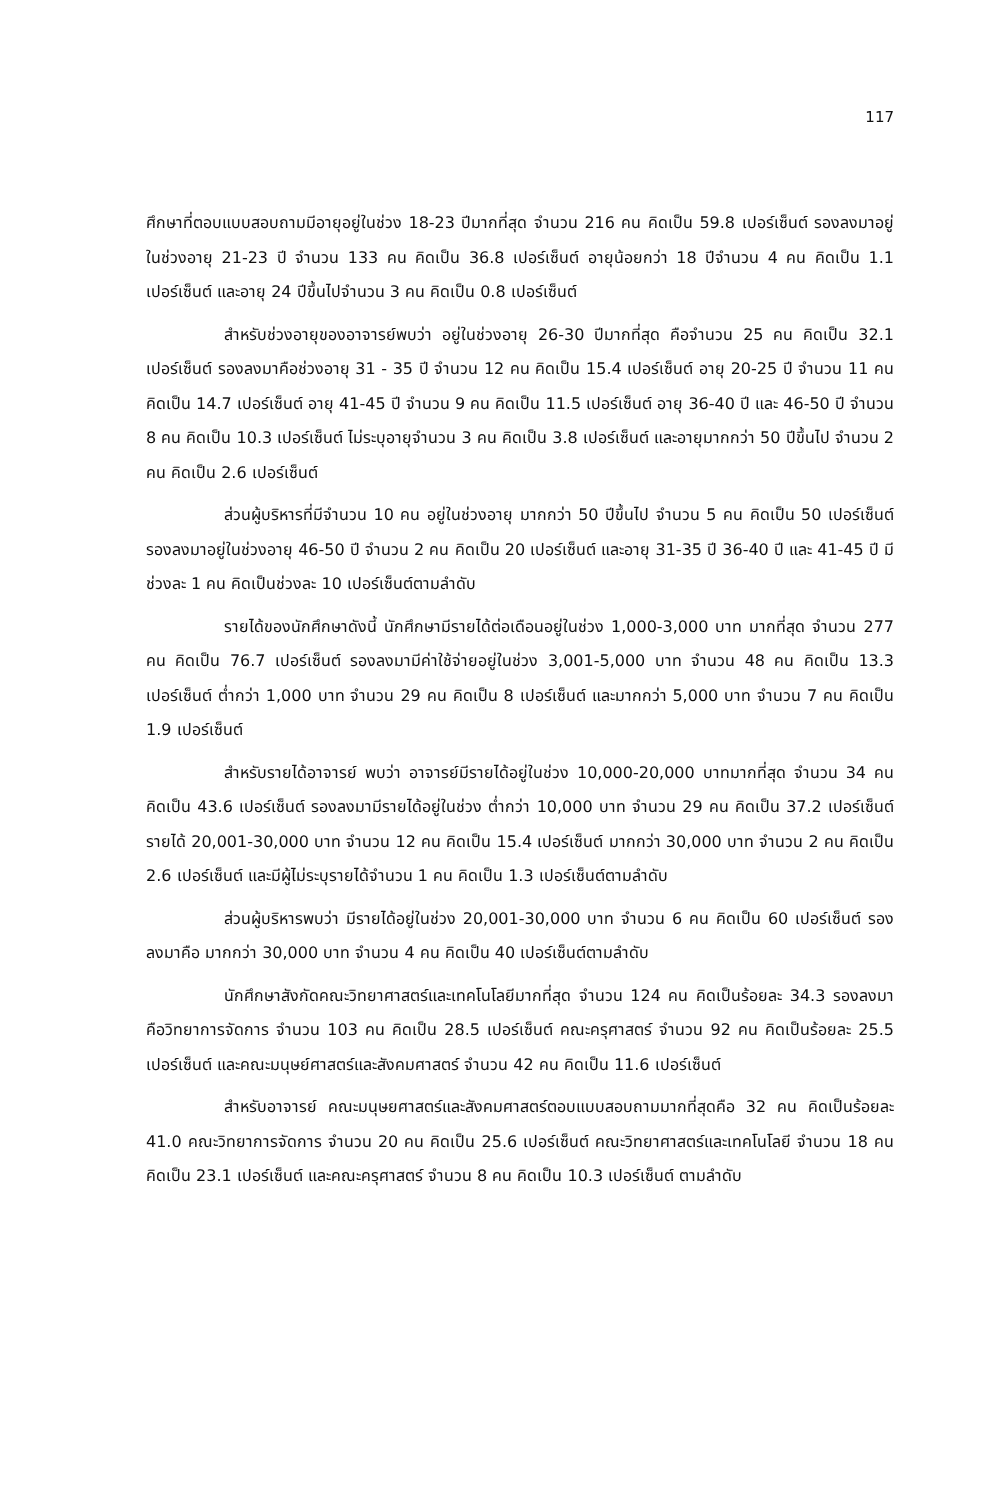117
ศึกษาที่ตอบแบบสอบถามมีอายุอยู่ในช่วง 18-23 ปีมากที่สุด จำนวน 216 คน คิดเป็น 59.8 เปอร์เซ็นต์ รองลงมาอยู่ในช่วงอายุ 21-23 ปี จำนวน 133 คน คิดเป็น 36.8 เปอร์เซ็นต์ อายุน้อยกว่า 18 ปีจำนวน 4 คน คิดเป็น 1.1 เปอร์เซ็นต์ และอายุ 24 ปีขึ้นไปจำนวน 3 คน คิดเป็น 0.8 เปอร์เซ็นต์
สำหรับช่วงอายุของอาจารย์พบว่า อยู่ในช่วงอายุ 26-30 ปีมากที่สุด คือจำนวน 25 คน คิดเป็น 32.1 เปอร์เซ็นต์ รองลงมาคือช่วงอายุ 31 - 35 ปี จำนวน 12 คน คิดเป็น 15.4 เปอร์เซ็นต์ อายุ 20-25 ปี จำนวน 11 คน คิดเป็น 14.7 เปอร์เซ็นต์ อายุ 41-45 ปี จำนวน 9 คน คิดเป็น 11.5 เปอร์เซ็นต์ อายุ 36-40 ปี และ 46-50 ปี จำนวน 8 คน คิดเป็น 10.3 เปอร์เซ็นต์ ไม่ระบุอายุจำนวน 3 คน คิดเป็น 3.8 เปอร์เซ็นต์ และอายุมากกว่า 50 ปีขึ้นไป จำนวน 2 คน คิดเป็น 2.6 เปอร์เซ็นต์
ส่วนผู้บริหารที่มีจำนวน 10 คน อยู่ในช่วงอายุ มากกว่า 50 ปีขึ้นไป จำนวน 5 คน คิดเป็น 50 เปอร์เซ็นต์ รองลงมาอยู่ในช่วงอายุ 46-50 ปี จำนวน 2 คน คิดเป็น 20 เปอร์เซ็นต์ และอายุ 31-35 ปี 36-40 ปี และ 41-45 ปี มีช่วงละ 1 คน คิดเป็นช่วงละ 10 เปอร์เซ็นต์ตามลำดับ
รายได้ของนักศึกษาดังนี้ นักศึกษามีรายได้ต่อเดือนอยู่ในช่วง 1,000-3,000 บาท มากที่สุด จำนวน 277 คน คิดเป็น 76.7 เปอร์เซ็นต์ รองลงมามีค่าใช้จ่ายอยู่ในช่วง 3,001-5,000 บาท จำนวน 48 คน คิดเป็น 13.3 เปอร์เซ็นต์ ต่ำกว่า 1,000 บาท จำนวน 29 คน คิดเป็น 8 เปอร์เซ็นต์ และมากกว่า 5,000 บาท จำนวน 7 คน คิดเป็น 1.9 เปอร์เซ็นต์
สำหรับรายได้อาจารย์ พบว่า อาจารย์มีรายได้อยู่ในช่วง 10,000-20,000 บาทมากที่สุด จำนวน 34 คน คิดเป็น 43.6 เปอร์เซ็นต์ รองลงมามีรายได้อยู่ในช่วง ต่ำกว่า 10,000 บาท จำนวน 29 คน คิดเป็น 37.2 เปอร์เซ็นต์ รายได้ 20,001-30,000 บาท จำนวน 12 คน คิดเป็น 15.4 เปอร์เซ็นต์ มากกว่า 30,000 บาท จำนวน 2 คน คิดเป็น 2.6 เปอร์เซ็นต์ และมีผู้ไม่ระบุรายได้จำนวน 1 คน คิดเป็น 1.3 เปอร์เซ็นต์ตามลำดับ
ส่วนผู้บริหารพบว่า มีรายได้อยู่ในช่วง 20,001-30,000 บาท จำนวน 6 คน คิดเป็น 60 เปอร์เซ็นต์ รองลงมาคือ มากกว่า 30,000 บาท จำนวน 4 คน คิดเป็น 40 เปอร์เซ็นต์ตามลำดับ
นักศึกษาสังกัดคณะวิทยาศาสตร์และเทคโนโลยีมากที่สุด จำนวน 124 คน คิดเป็นร้อยละ 34.3 รองลงมาคือวิทยาการจัดการ จำนวน 103 คน คิดเป็น 28.5 เปอร์เซ็นต์ คณะครุศาสตร์ จำนวน 92 คน คิดเป็นร้อยละ 25.5 เปอร์เซ็นต์ และคณะมนุษย์ศาสตร์และสังคมศาสตร์ จำนวน 42 คน คิดเป็น 11.6 เปอร์เซ็นต์
สำหรับอาจารย์ คณะมนุษยศาสตร์และสังคมศาสตร์ตอบแบบสอบถามมากที่สุดคือ 32 คน คิดเป็นร้อยละ 41.0 คณะวิทยาการจัดการ จำนวน 20 คน คิดเป็น 25.6 เปอร์เซ็นต์ คณะวิทยาศาสตร์และเทคโนโลยี จำนวน 18 คน คิดเป็น 23.1 เปอร์เซ็นต์ และคณะครุศาสตร์ จำนวน 8 คน คิดเป็น 10.3 เปอร์เซ็นต์ ตามลำดับ